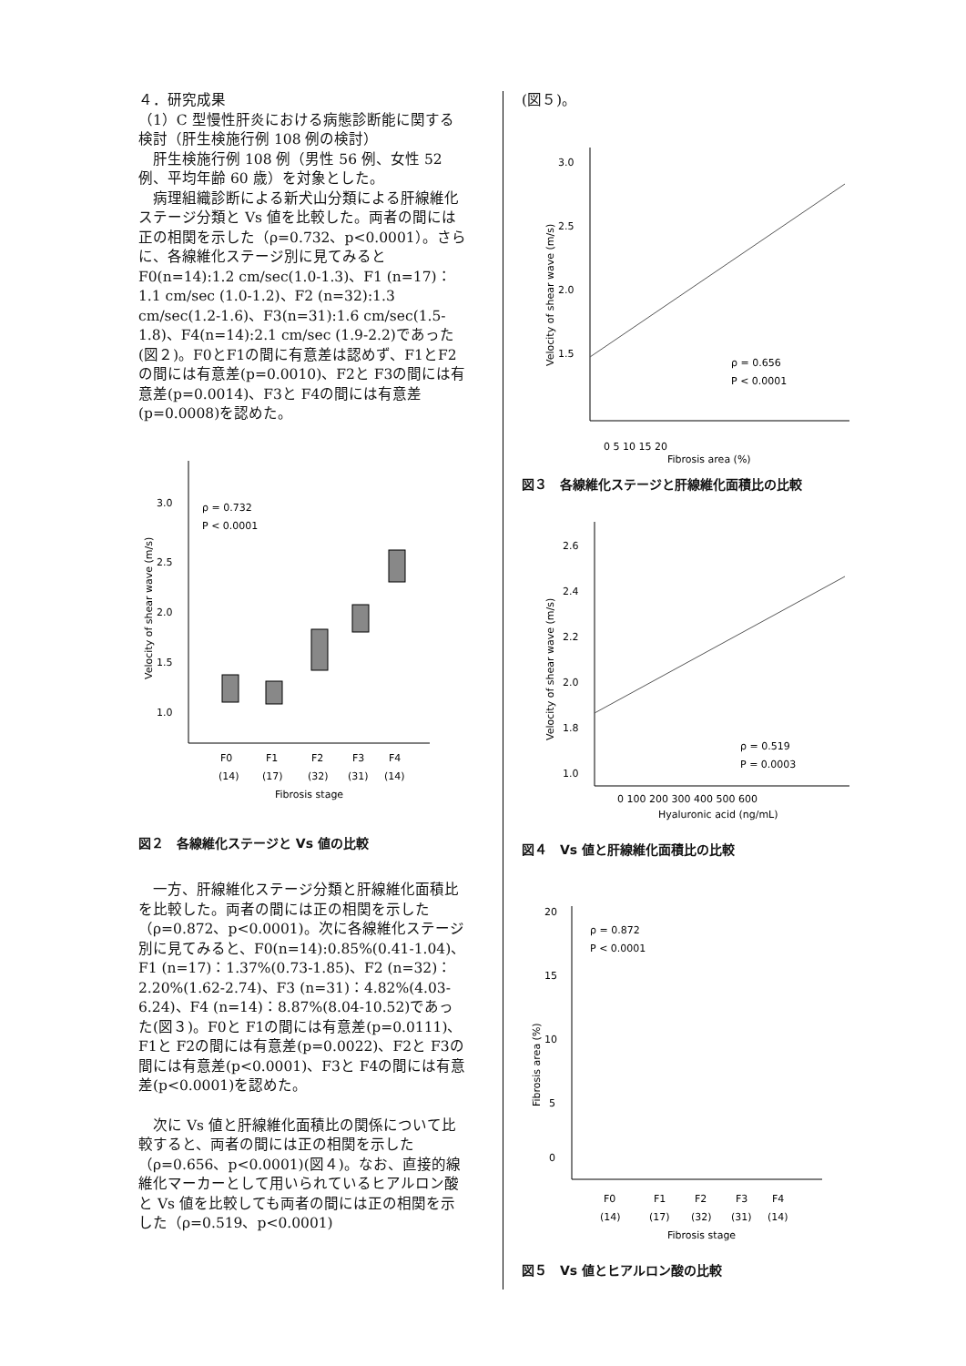４．研究成果
（1）C 型慢性肝炎における病態診断能に関する検討（肝生検施行例 108 例の検討）
　肝生検施行例 108 例（男性 56 例、女性 52 例、平均年齢 60 歳）を対象とした。
　病理組織診断による新犬山分類による肝線維化ステージ分類と Vs 値を比較した。両者の間には正の相関を示した（ρ=0.732、p<0.0001）。さらに、各線維化ステージ別に見てみるとF0(n=14):1.2 cm/sec(1.0-1.3)、F1 (n=17)：1.1 cm/sec (1.0-1.2)、F2 (n=32):1.3 cm/sec(1.2-1.6)、F3(n=31):1.6 cm/sec(1.5-1.8)、F4(n=14):2.1 cm/sec (1.9-2.2)であった(図２)。F0とF1の間に有意差は認めず、F1とF2の間には有意差(p=0.0010)、F2と F3の間には有意差(p=0.0014)、F3と F4の間には有意差(p=0.0008)を認めた。
3.0
2.5
2.0
1.5
1.0
ρ = 0.732
P < 0.0001
F0
F1
F2
F3
F4
(14)
(17)
(32)
(31)
(14)
Fibrosis stage
Velocity of shear wave (m/s)
図２　各線維化ステージと Vs 値の比較
　一方、肝線維化ステージ分類と肝線維化面積比を比較した。両者の間には正の相関を示した（ρ=0.872、p<0.0001)。次に各線維化ステージ別に見てみると、F0(n=14):0.85%(0.41-1.04)、F1 (n=17)：1.37%(0.73-1.85)、F2 (n=32)：2.20%(1.62-2.74)、F3 (n=31)：4.82%(4.03-6.24)、F4 (n=14)：8.87%(8.04-10.52)であった(図３)。F0と F1の間には有意差(p=0.0111)、F1と F2の間には有意差(p=0.0022)、F2と F3の間には有意差(p<0.0001)、F3と F4の間には有意差(p<0.0001)を認めた。
　次に Vs 値と肝線維化面積比の関係について比較すると、両者の間には正の相関を示した（ρ=0.656、p<0.0001)(図４)。なお、直接的線維化マーカーとして用いられているヒアルロン酸と Vs 値を比較しても両者の間には正の相関を示した（ρ=0.519、p<0.0001)
(図５)。
3.0
2.5
2.0
1.5
ρ = 0.656
P < 0.0001
Velocity of shear wave (m/s)
0 5 10 15 20
Fibrosis area (%)
図３　各線維化ステージと肝線維化面積比の比較
2.6
2.4
2.2
2.0
1.8
1.0
ρ = 0.519
P = 0.0003
0 100 200 300 400 500 600
Hyaluronic acid (ng/mL)
Velocity of shear wave (m/s)
図４　Vs 値と肝線維化面積比の比較
20
15
10
5
0
ρ = 0.872
P < 0.0001
F0
F1
F2
F3
F4
(14)
(17)
(32)
(31)
(14)
Fibrosis stage
Fibrosis area (%)
図５　Vs 値とヒアルロン酸の比較